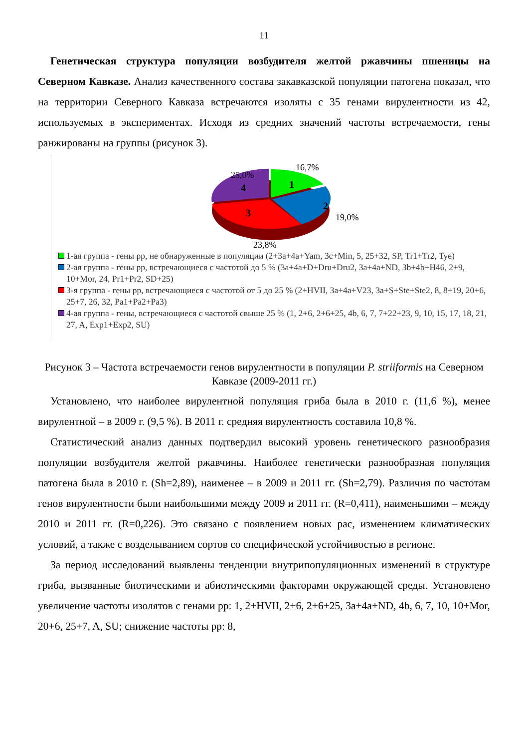11
Генетическая структура популяции возбудителя желтой ржавчины пшеницы на Северном Кавказе. Анализ качественного состава закавказской популяции патогена показал, что на территории Северного Кавказа встречаются изоляты с 35 генами вирулентности из 42, используемых в экспериментах. Исходя из средних значений частоты встречаемости, гены ранжированы на группы (рисунок 3).
16,7%
25,0%
19,0%
23,8%
1
2
3
4
1-ая группа - гены рр, не обнаруженные в популяции (2+3a+4a+Yam, 3c+Min, 5, 25+32, SP, Tr1+Tr2, Tye)
2-ая группа - гены рр, встречающиеся с частотой до 5 % (3a+4a+D+Dru+Dru2, 3a+4a+ND, 3b+4b+H46, 2+9, 10+Mor, 24, Pr1+Pr2, SD+25)
3-я группа - гены рр, встречающиеся с частотой от 5 до 25 % (2+HVII, 3a+4a+V23, 3a+S+Ste+Ste2, 8, 8+19, 20+6, 25+7, 26, 32, Pa1+Pa2+Pa3)
4-ая группа - гены, встречающиеся с частотой свыше 25 % (1, 2+6, 2+6+25, 4b, 6, 7, 7+22+23, 9, 10, 15, 17, 18, 21, 27, A, Exp1+Exp2, SU)
Рисунок 3 – Частота встречаемости генов вирулентности в популяции P. striiformis на Северном Кавказе (2009-2011 гг.)
Установлено, что наиболее вирулентной популяция гриба была в 2010 г. (11,6 %), менее вирулентной – в 2009 г. (9,5 %). В 2011 г. средняя вирулентность составила 10,8 %.
Статистический анализ данных подтвердил высокий уровень генетического разнообразия популяции возбудителя желтой ржавчины. Наиболее генетически разнообразная популяция патогена была в 2010 г. (Sh=2,89), наименее – в 2009 и 2011 гг. (Sh=2,79). Различия по частотам генов вирулентности были наибольшими между 2009 и 2011 гг. (R=0,411), наименьшими – между 2010 и 2011 гг. (R=0,226). Это связано с появлением новых рас, изменением климатических условий, а также с возделыванием сортов со специфической устойчивостью в регионе.
За период исследований выявлены тенденции внутрипопуляционных изменений в структуре гриба, вызванные биотическими и абиотическими факторами окружающей среды. Установлено увеличение частоты изолятов с генами рр: 1, 2+HVII, 2+6, 2+6+25, 3a+4a+ND, 4b, 6, 7, 10, 10+Mor, 20+6, 25+7, A, SU; снижение частоты рр: 8,